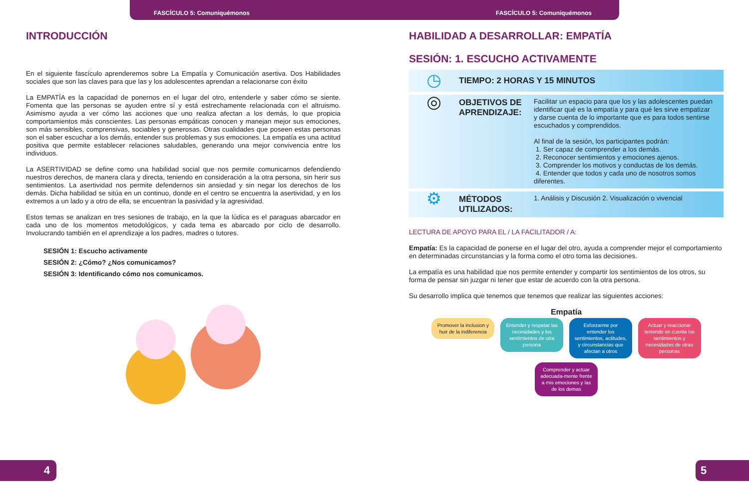FASCÍCULO 5: Comuniquémonos FASCÍCULO 5: Comuniquémonos
INTRODUCCIÓN
En el siguiente fascículo aprenderemos sobre La Empatía y Comunicación asertiva. Dos Habilidades sociales que son las claves para que las y los adolescentes aprendan a relacionarse con éxito
La EMPATÍA es la capacidad de ponernos en el lugar del otro, entenderle y saber cómo se siente. Fomenta que las personas se ayuden entre sí y está estrechamente relacionada con el altruismo. Asimismo ayuda a ver cómo las acciones que uno realiza afectan a los demás, lo que propicia comportamientos más conscientes. Las personas empáticas conocen y manejan mejor sus emociones, son más sensibles, comprensivas, sociables y generosas. Otras cualidades que poseen estas personas son el saber escuchar a los demás, entender sus problemas y sus emociones. La empatía es una actitud positiva que permite establecer relaciones saludables, generando una mejor convivencia entre los individuos.
La ASERTIVIDAD se define como una habilidad social que nos permite comunicarnos defendiendo nuestros derechos, de manera clara y directa, teniendo en consideración a la otra persona, sin herir sus sentimientos. La asertividad nos permite defendernos sin ansiedad y sin negar los derechos de los demás. Dicha habilidad se sitúa en un continuo, donde en el centro se encuentra la asertividad, y en los extremos a un lado y a otro de ella, se encuentran la pasividad y la agresividad.
Estos temas se analizan en tres sesiones de trabajo, en la que la lúdica es el paraguas abarcador en cada uno de los momentos metodológicos, y cada tema es abarcado por ciclo de desarrollo. Involucrando también en el aprendizaje a los padres, madres o tutores.
SESIÓN 1: Escucho activamente
SESIÓN 2: ¿Cómo? ¿Nos comunicamos?
SESIÓN 3: Identificando cómo nos comunicamos.
HABILIDAD A DESARROLLAR: EMPATÍA
SESIÓN: 1. ESCUCHO ACTIVAMENTE
◷
TIEMPO: 2 HORAS Y 15 MINUTOS
◎
OBJETIVOS DE APRENDIZAJE:
Facilitar un espacio para que los y las adolescentes puedan identificar qué es la empatía y para qué les sirve empatizar y darse cuenta de lo importante que es para todos sentirse escuchados y comprendidos.
Al final de la sesión, los participantes podrán:
1. Ser capaz de comprender a los demás.
2. Reconocer sentimientos y emociones ajenos.
3. Comprender los motivos y conductas de los demás.
4. Entender que todos y cada uno de nosotros somos diferentes.
⚙
MÉTODOS UTILIZADOS:
1. Análisis y Discusión 2. Visualización o vivencial
LECTURA DE APOYO PARA EL / LA FACILITADOR / A:
Empatía: Es la capacidad de ponerse en el lugar del otro, ayuda a comprender mejor el comportamiento en determinadas circunstancias y la forma como el otro toma las decisiones.
La empatía es una habilidad que nos permite entender y compartir los sentimientos de los otros, su forma de pensar sin juzgar ni tener que estar de acuerdo con la otra persona.
Su desarrollo implica que tenemos que tenemos que realizar las siguientes acciones:
Empatía
Promover la inclusion y huir de la indiferencia Entender y respetar las necesidades y los sentimientos de otra persona Esforzarme por entender los sentimientos, actitudes, y circunstancias que afectan a otros Actuar y reaccionar teniendo en cuenta los sentimientos y necesidades de otras personas Comprender y actuar adecuada-mente frente a mis emociones y las de los demas
4 5